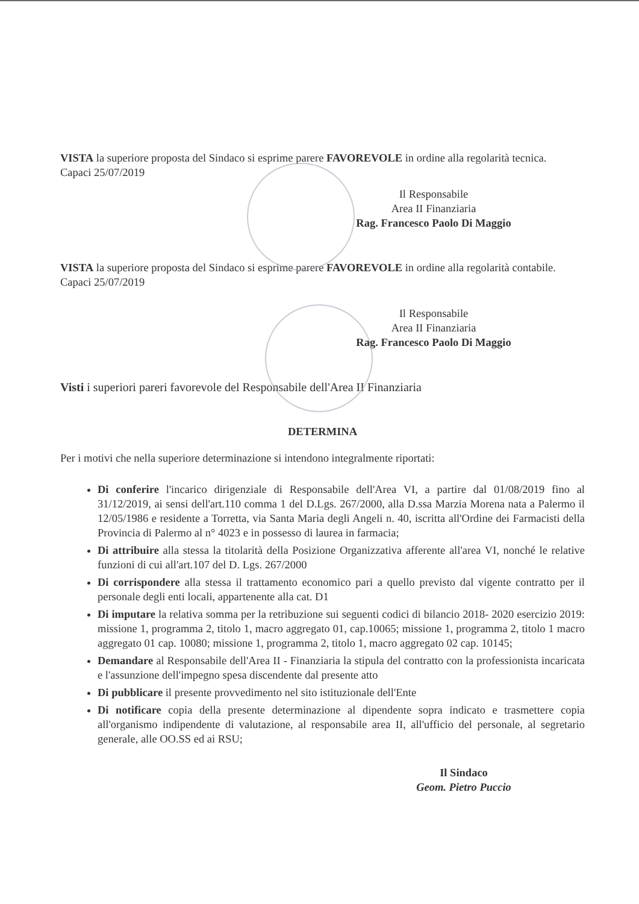VISTA la superiore proposta del Sindaco si esprime parere FAVOREVOLE in ordine alla regolarità tecnica.
Capaci 25/07/2019
Il Responsabile
Area II Finanziaria
Rag. Francesco Paolo Di Maggio
VISTA la superiore proposta del Sindaco si esprime parere FAVOREVOLE in ordine alla regolarità contabile.
Capaci 25/07/2019
Il Responsabile
Area II Finanziaria
Rag. Francesco Paolo Di Maggio
Visti i superiori pareri favorevole del Responsabile dell'Area II Finanziaria
DETERMINA
Per i motivi che nella superiore determinazione si intendono integralmente riportati:
Di conferire l'incarico dirigenziale di Responsabile dell'Area VI, a partire dal 01/08/2019 fino al 31/12/2019, ai sensi dell'art.110 comma 1 del D.Lgs. 267/2000, alla D.ssa Marzia Morena nata a Palermo il 12/05/1986 e residente a Torretta, via Santa Maria degli Angeli n. 40, iscritta all'Ordine dei Farmacisti della Provincia di Palermo al n° 4023 e in possesso di laurea in farmacia;
Di attribuire alla stessa la titolarità della Posizione Organizzativa afferente all'area VI, nonché le relative funzioni di cui all'art.107 del D. Lgs. 267/2000
Di corrispondere alla stessa il trattamento economico pari a quello previsto dal vigente contratto per il personale degli enti locali, appartenente alla cat. D1
Di imputare la relativa somma per la retribuzione sui seguenti codici di bilancio 2018- 2020 esercizio 2019: missione 1, programma 2, titolo 1, macro aggregato 01, cap.10065; missione 1, programma 2, titolo 1 macro aggregato 01 cap. 10080; missione 1, programma 2, titolo 1, macro aggregato 02 cap. 10145;
Demandare al Responsabile dell'Area II - Finanziaria la stipula del contratto con la professionista incaricata e l'assunzione dell'impegno spesa discendente dal presente atto
Di pubblicare il presente provvedimento nel sito istituzionale dell'Ente
Di notificare copia della presente determinazione al dipendente sopra indicato e trasmettere copia all'organismo indipendente di valutazione, al responsabile area II, all'ufficio del personale, al segretario generale, alle OO.SS ed ai RSU;
Il Sindaco
Geom. Pietro Puccio